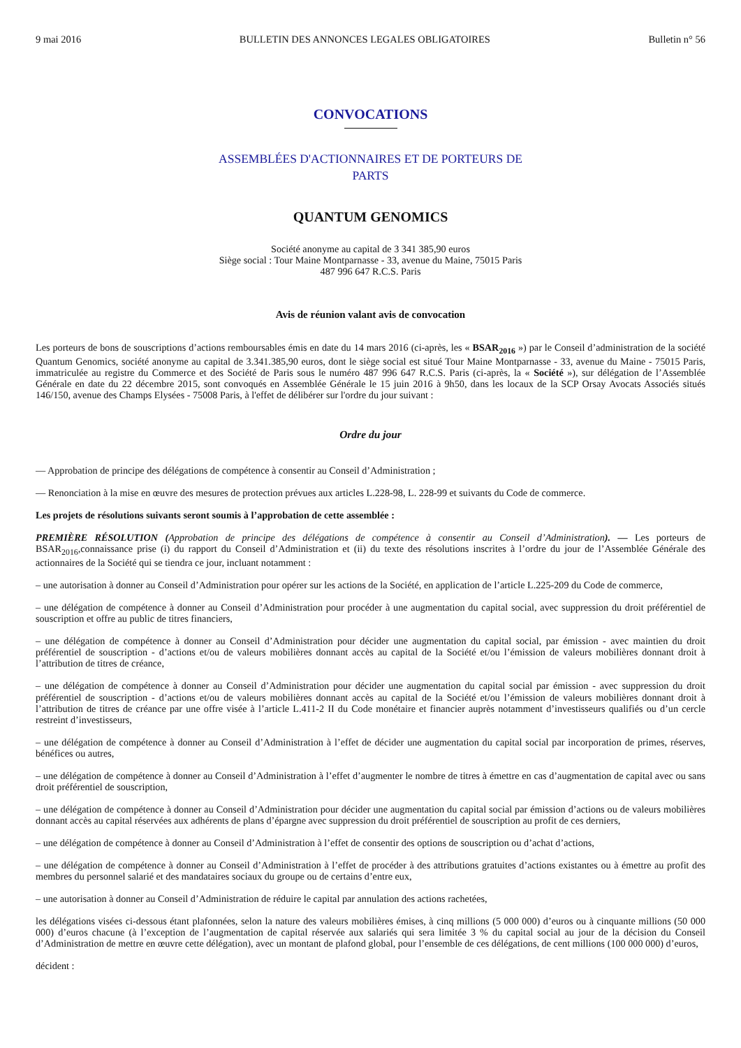9 mai 2016 BULLETIN DES ANNONCES LEGALES OBLIGATOIRES Bulletin n° 56
CONVOCATIONS
ASSEMBLÉES D'ACTIONNAIRES ET DE PORTEURS DE
PARTS
QUANTUM GENOMICS
Société anonyme au capital de 3 341 385,90 euros
Siège social : Tour Maine Montparnasse - 33, avenue du Maine, 75015 Paris
487 996 647 R.C.S. Paris
Avis de réunion valant avis de convocation
Les porteurs de bons de souscriptions d’actions remboursables émis en date du 14 mars 2016 (ci-après, les « BSAR<sub>2016</sub> ») par le Conseil d’administration de la société Quantum Genomics, société anonyme au capital de 3.341.385,90 euros, dont le siège social est situé Tour Maine Montparnasse - 33, avenue du Maine - 75015 Paris, immatriculée au registre du Commerce et des Société de Paris sous le numéro 487 996 647 R.C.S. Paris (ci-après, la « Société »), sur délégation de l’Assemblée Générale en date du 22 décembre 2015, sont convoqués en Assemblée Générale le 15 juin 2016 à 9h50, dans les locaux de la SCP Orsay Avocats Associés situés 146/150, avenue des Champs Elysées - 75008 Paris, à l'effet de délibérer sur l'ordre du jour suivant :
Ordre du jour
— Approbation de principe des délégations de compétence à consentir au Conseil d’Administration ;
— Renonciation à la mise en œuvre des mesures de protection prévues aux articles L.228-98, L. 228-99 et suivants du Code de commerce.
Les projets de résolutions suivants seront soumis à l’approbation de cette assemblée :
PREMIÈRE RÉSOLUTION (Approbation de principe des délégations de compétence à consentir au Conseil d’Administration). — Les porteurs de BSAR<sub>2016</sub>,connaissance prise (i) du rapport du Conseil d’Administration et (ii) du texte des résolutions inscrites à l’ordre du jour de l’Assemblée Générale des actionnaires de la Société qui se tiendra ce jour, incluant notamment :
– une autorisation à donner au Conseil d’Administration pour opérer sur les actions de la Société, en application de l’article L.225-209 du Code de commerce,
– une délégation de compétence à donner au Conseil d’Administration pour procéder à une augmentation du capital social, avec suppression du droit préférentiel de souscription et offre au public de titres financiers,
– une délégation de compétence à donner au Conseil d’Administration pour décider une augmentation du capital social, par émission - avec maintien du droit préférentiel de souscription - d’actions et/ou de valeurs mobilières donnant accès au capital de la Société et/ou l’émission de valeurs mobilières donnant droit à l’attribution de titres de créance,
– une délégation de compétence à donner au Conseil d’Administration pour décider une augmentation du capital social par émission - avec suppression du droit préférentiel de souscription - d’actions et/ou de valeurs mobilières donnant accès au capital de la Société et/ou l’émission de valeurs mobilières donnant droit à l’attribution de titres de créance par une offre visée à l’article L.411-2 II du Code monétaire et financier auprès notamment d’investisseurs qualifiés ou d’un cercle restreint d’investisseurs,
– une délégation de compétence à donner au Conseil d’Administration à l’effet de décider une augmentation du capital social par incorporation de primes, réserves, bénéfices ou autres,
– une délégation de compétence à donner au Conseil d’Administration à l’effet d’augmenter le nombre de titres à émettre en cas d’augmentation de capital avec ou sans droit préférentiel de souscription,
– une délégation de compétence à donner au Conseil d’Administration pour décider une augmentation du capital social par émission d’actions ou de valeurs mobilières donnant accès au capital réservées aux adhérents de plans d’épargne avec suppression du droit préférentiel de souscription au profit de ces derniers,
– une délégation de compétence à donner au Conseil d’Administration à l’effet de consentir des options de souscription ou d’achat d’actions,
– une délégation de compétence à donner au Conseil d’Administration à l’effet de procéder à des attributions gratuites d’actions existantes ou à émettre au profit des membres du personnel salarié et des mandataires sociaux du groupe ou de certains d’entre eux,
– une autorisation à donner au Conseil d’Administration de réduire le capital par annulation des actions rachetées,
les délégations visées ci-dessous étant plafonnées, selon la nature des valeurs mobilières émises, à cinq millions (5 000 000) d’euros ou à cinquante millions (50 000 000) d’euros chacune (à l’exception de l’augmentation de capital réservée aux salariés qui sera limitée 3 % du capital social au jour de la décision du Conseil d’Administration de mettre en œuvre cette délégation), avec un montant de plafond global, pour l’ensemble de ces délégations, de cent millions (100 000 000) d’euros,
décident :